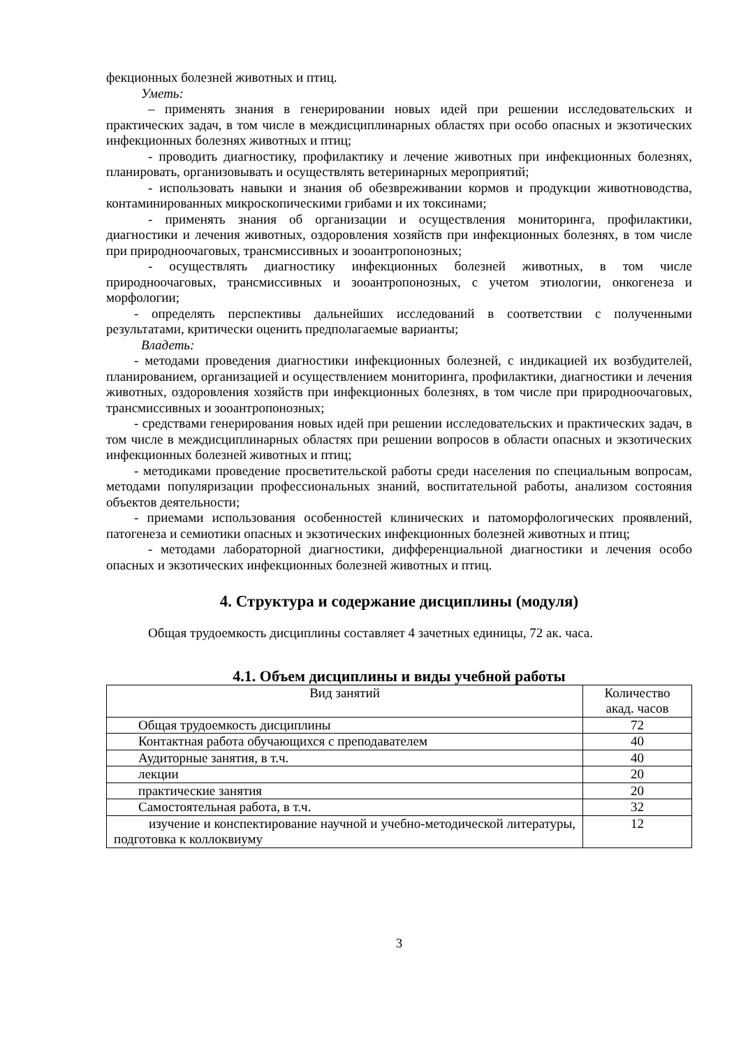фекционных болезней животных и птиц.
Уметь:
– применять знания в генерировании новых идей при решении исследовательских и практических задач, в том числе в междисциплинарных областях при особо опасных и экзотических инфекционных болезнях животных и птиц;
- проводить диагностику, профилактику и лечение животных при инфекционных болезнях, планировать, организовывать и осуществлять ветеринарных мероприятий;
- использовать навыки и знания об обезвреживании кормов и продукции животноводства, контаминированных микроскопическими грибами и их токсинами;
- применять знания об организации и осуществления мониторинга, профилактики, диагностики и лечения животных, оздоровления хозяйств при инфекционных болезнях, в том числе при природноочаговых, трансмиссивных и зооантропонозных;
- осуществлять диагностику инфекционных болезней животных, в том числе природноочаговых, трансмиссивных и зооантропонозных, с учетом этиологии, онкогенеза и морфологии;
- определять перспективы дальнейших исследований в соответствии с полученными результатами, критически оценить предполагаемые варианты;
Владеть:
- методами проведения диагностики инфекционных болезней, с индикацией их возбудителей, планированием, организацией и осуществлением мониторинга, профилактики, диагностики и лечения животных, оздоровления хозяйств при инфекционных болезнях, в том числе при природноочаговых, трансмиссивных и зооантропонозных;
- средствами генерирования новых идей при решении исследовательских и практических задач, в том числе в междисциплинарных областях при решении вопросов в области опасных и экзотических инфекционных болезней животных и птиц;
- методиками проведение просветительской работы среди населения по специальным вопросам, методами популяризации профессиональных знаний, воспитательной работы, анализом состояния объектов деятельности;
- приемами использования особенностей клинических и патоморфологических проявлений, патогенеза и семиотики опасных и экзотических инфекционных болезней животных и птиц;
- методами лабораторной диагностики, дифференциальной диагностики и лечения особо опасных и экзотических инфекционных болезней животных и птиц.
4. Структура и содержание дисциплины (модуля)
Общая трудоемкость дисциплины составляет 4 зачетных единицы, 72 ак. часа.
4.1. Объем дисциплины и виды учебной работы
| Вид занятий | Количество акад. часов |
| --- | --- |
| Общая трудоемкость дисциплины | 72 |
| Контактная работа обучающихся с преподавателем | 40 |
| Аудиторные занятия, в т.ч. | 40 |
| лекции | 20 |
| практические занятия | 20 |
| Самостоятельная работа, в т.ч. | 32 |
| изучение и конспектирование научной и учебно-методической литературы, подготовка к коллоквиуму | 12 |
3